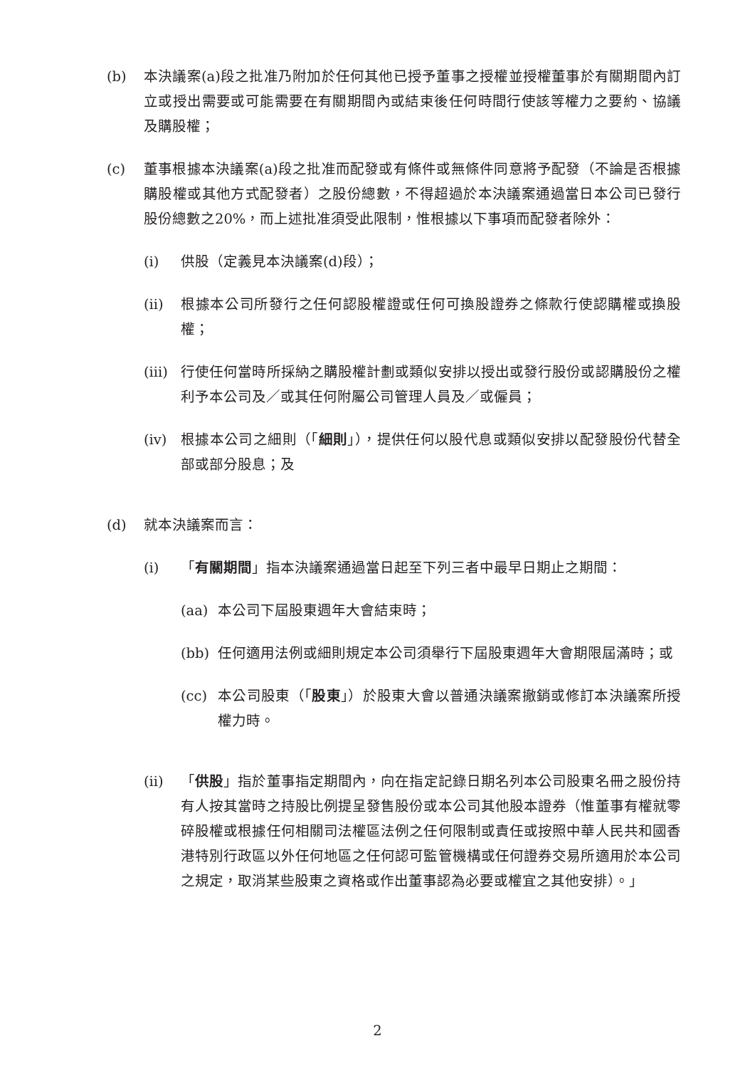(b) 本決議案(a)段之批准乃附加於任何其他已授予董事之授權並授權董事於有關期間內訂立或授出需要或可能需要在有關期間內或結束後任何時間行使該等權力之要約、協議及購股權；
(c) 董事根據本決議案(a)段之批准而配發或有條件或無條件同意將予配發（不論是否根據購股權或其他方式配發者）之股份總數，不得超過於本決議案通過當日本公司已發行股份總數之20%，而上述批准須受此限制，惟根據以下事項而配發者除外：
(i) 供股（定義見本決議案(d)段）；
(ii) 根據本公司所發行之任何認股權證或任何可換股證券之條款行使認購權或換股權；
(iii) 行使任何當時所採納之購股權計劃或類似安排以授出或發行股份或認購股份之權利予本公司及／或其任何附屬公司管理人員及／或僱員；
(iv) 根據本公司之細則（「細則」），提供任何以股代息或類似安排以配發股份代替全部或部分股息；及
(d) 就本決議案而言：
(i) 「有關期間」指本決議案通過當日起至下列三者中最早日期止之期間：
(aa) 本公司下屆股東週年大會結束時；
(bb) 任何適用法例或細則規定本公司須舉行下屆股東週年大會期限屆滿時；或
(cc) 本公司股東（「股東」）於股東大會以普通決議案撤銷或修訂本決議案所授權力時。
(ii) 「供股」指於董事指定期間內，向在指定記錄日期名列本公司股東名冊之股份持有人按其當時之持股比例提呈發售股份或本公司其他股本證券（惟董事有權就零碎股權或根據任何相關司法權區法例之任何限制或責任或按照中華人民共和國香港特別行政區以外任何地區之任何認可監管機構或任何證券交易所適用於本公司之規定，取消某些股東之資格或作出董事認為必要或權宜之其他安排）。」
2